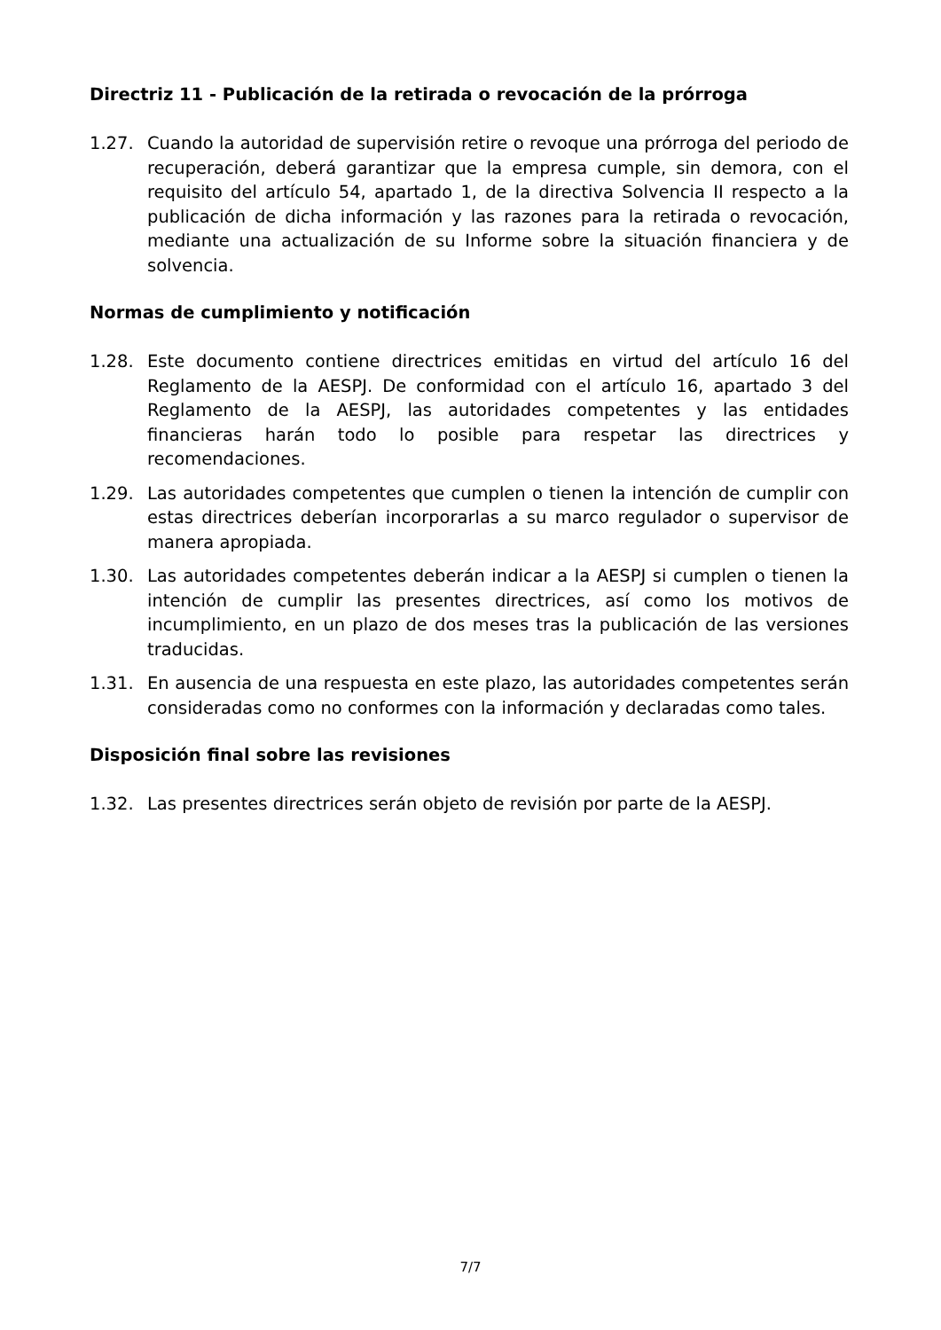Directriz 11 - Publicación de la retirada o revocación de la prórroga
1.27. Cuando la autoridad de supervisión retire o revoque una prórroga del periodo de recuperación, deberá garantizar que la empresa cumple, sin demora, con el requisito del artículo 54, apartado 1, de la directiva Solvencia II respecto a la publicación de dicha información y las razones para la retirada o revocación, mediante una actualización de su Informe sobre la situación financiera y de solvencia.
Normas de cumplimiento y notificación
1.28. Este documento contiene directrices emitidas en virtud del artículo 16 del Reglamento de la AESPJ. De conformidad con el artículo 16, apartado 3 del Reglamento de la AESPJ, las autoridades competentes y las entidades financieras harán todo lo posible para respetar las directrices y recomendaciones.
1.29. Las autoridades competentes que cumplen o tienen la intención de cumplir con estas directrices deberían incorporarlas a su marco regulador o supervisor de manera apropiada.
1.30. Las autoridades competentes deberán indicar a la AESPJ si cumplen o tienen la intención de cumplir las presentes directrices, así como los motivos de incumplimiento, en un plazo de dos meses tras la publicación de las versiones traducidas.
1.31. En ausencia de una respuesta en este plazo, las autoridades competentes serán consideradas como no conformes con la información y declaradas como tales.
Disposición final sobre las revisiones
1.32. Las presentes directrices serán objeto de revisión por parte de la AESPJ.
7/7